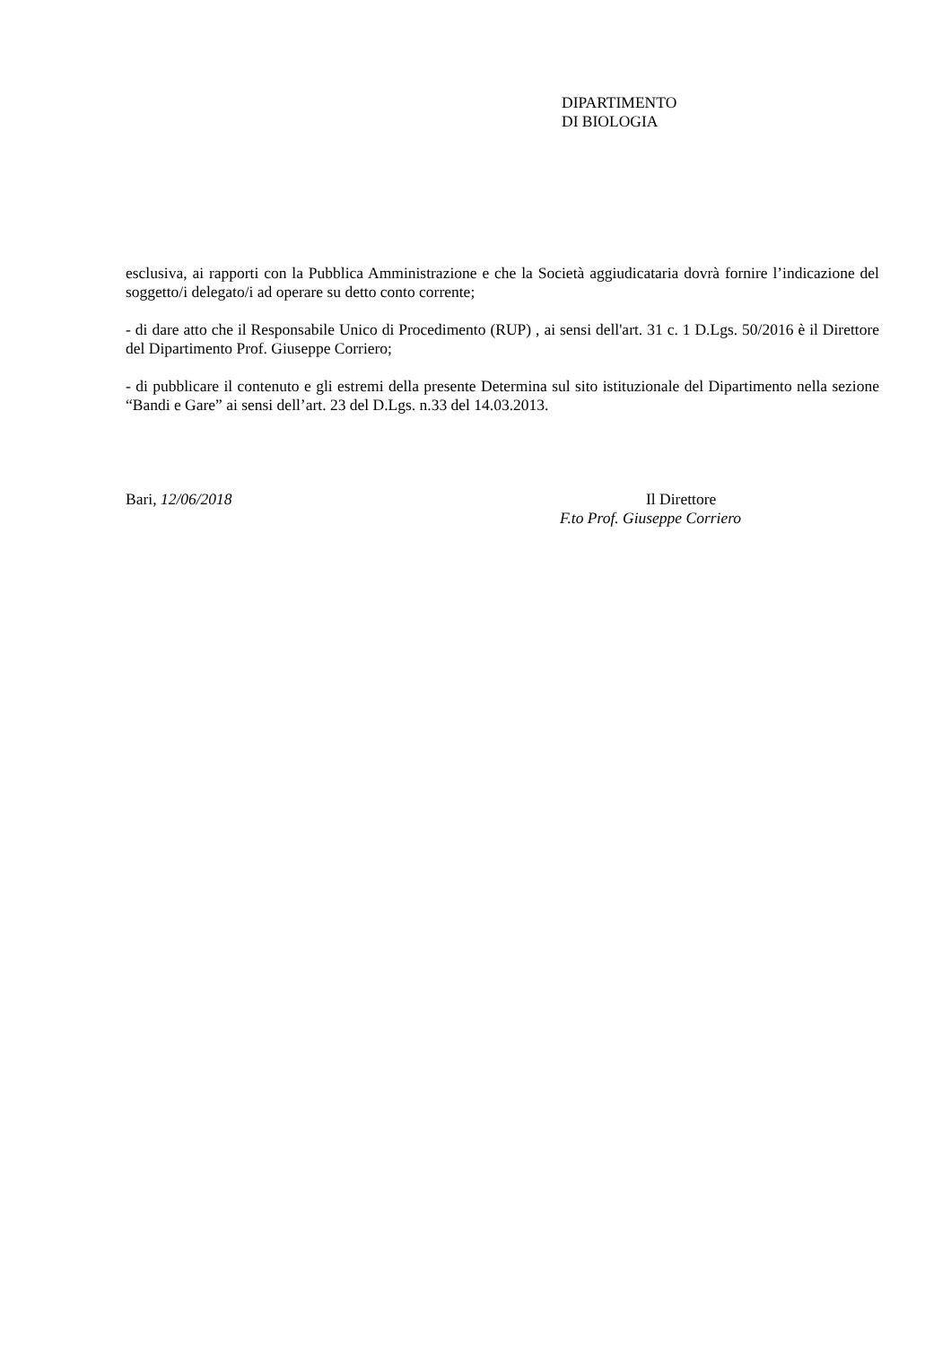DIPARTIMENTO
DI BIOLOGIA
esclusiva, ai rapporti con la Pubblica Amministrazione e che la Società aggiudicataria dovrà fornire l’indicazione del soggetto/i delegato/i ad operare su detto conto corrente;
- di dare atto che il Responsabile Unico di Procedimento (RUP) , ai sensi dell'art. 31 c. 1 D.Lgs. 50/2016 è il Direttore del Dipartimento Prof. Giuseppe Corriero;
- di pubblicare il contenuto e gli estremi della presente Determina sul sito istituzionale del Dipartimento nella sezione “Bandi e Gare” ai sensi dell’art. 23 del D.Lgs. n.33 del 14.03.2013.
Bari, 12/06/2018 Il Direttore
F.to Prof. Giuseppe Corriero